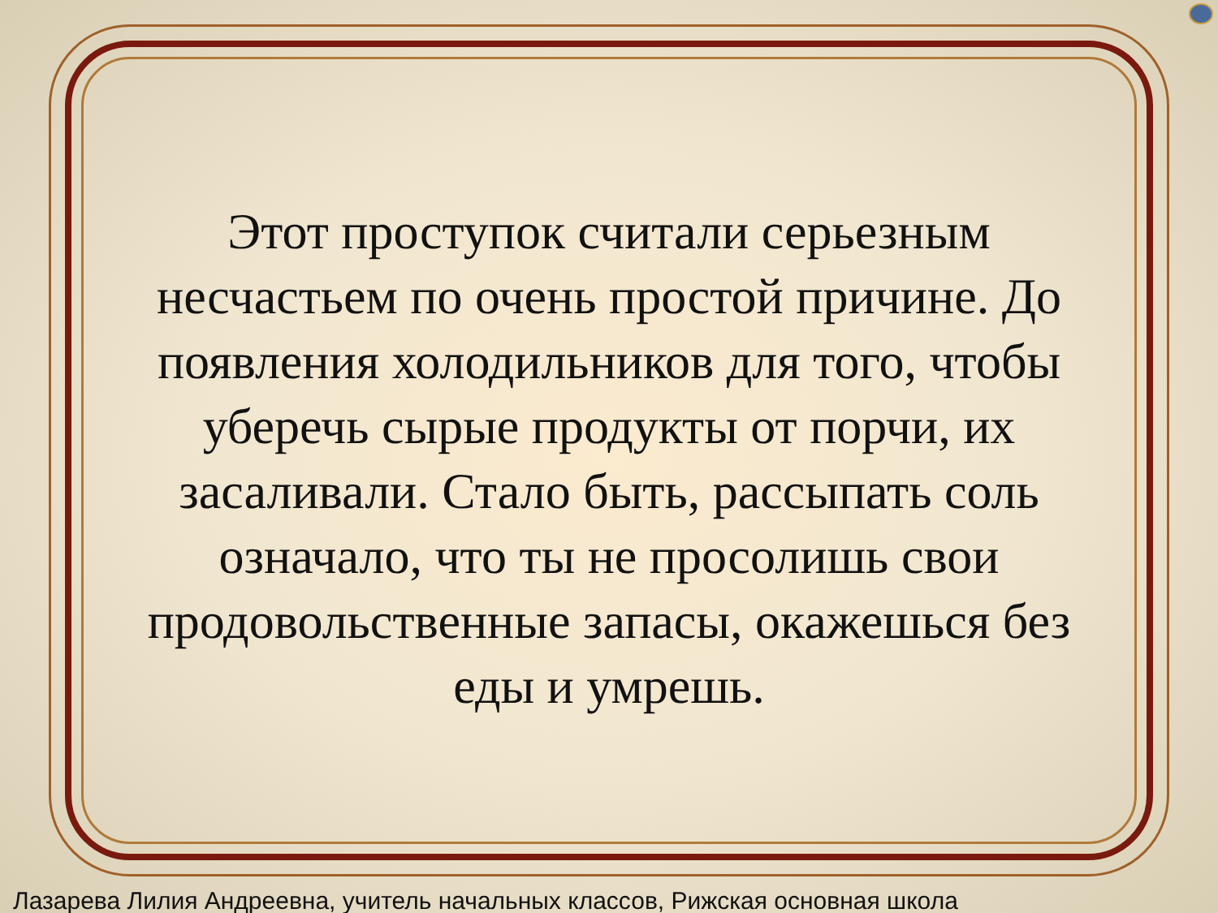Этот проступок считали серьезным несчастьем по очень простой причине. До появления холодильников для того, чтобы уберечь сырые продукты от порчи, их засаливали. Стало быть, рассыпать соль означало, что ты не просолишь свои продовольственные запасы, окажешься без еды и умрешь.
Лазарева Лилия Андреевна, учитель начальных классов, Рижская основная школа